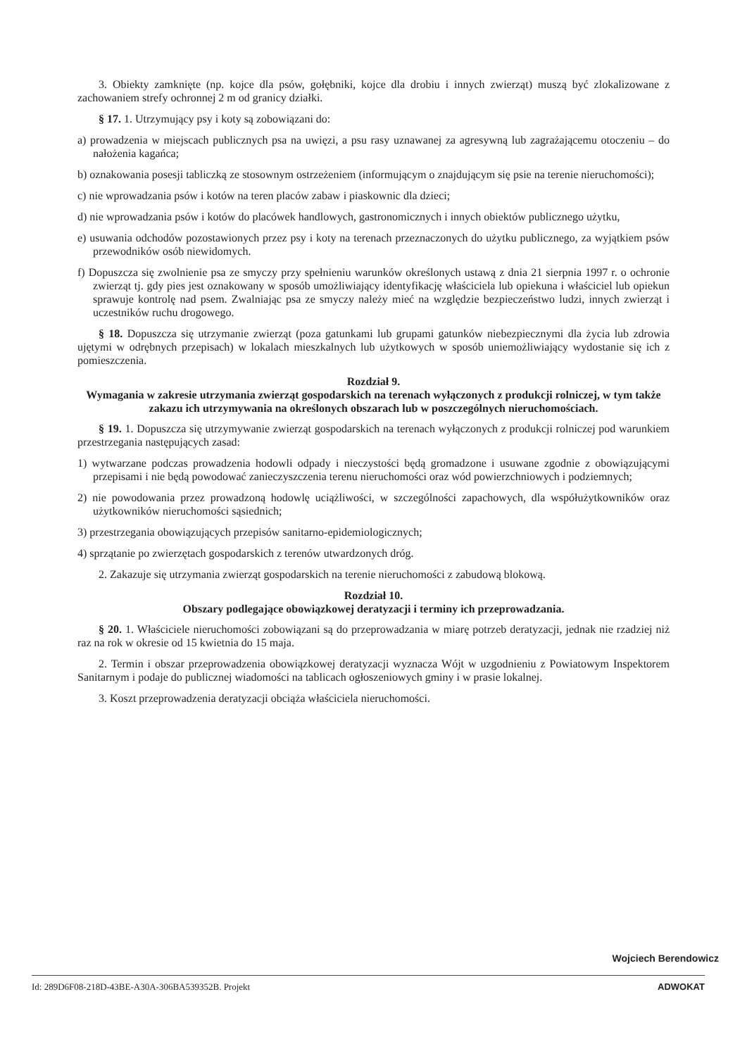3. Obiekty zamknięte (np. kojce dla psów, gołębniki, kojce dla drobiu i innych zwierząt) muszą być zlokalizowane z zachowaniem strefy ochronnej 2 m od granicy działki.
§ 17. 1. Utrzymujący psy i koty są zobowiązani do:
a) prowadzenia w miejscach publicznych psa na uwięzi, a psu rasy uznawanej za agresywną lub zagrażającemu otoczeniu – do nałożenia kagańca;
b) oznakowania posesji tabliczką ze stosownym ostrzeżeniem (informującym o znajdującym się psie na terenie nieruchomości);
c) nie wprowadzania psów i kotów na teren placów zabaw i piaskownic dla dzieci;
d) nie wprowadzania psów i kotów do placówek handlowych, gastronomicznych i innych obiektów publicznego użytku,
e) usuwania odchodów pozostawionych przez psy i koty na terenach przeznaczonych do użytku publicznego, za wyjątkiem psów przewodników osób niewidomych.
f) Dopuszcza się zwolnienie psa ze smyczy przy spełnieniu warunków określonych ustawą z dnia 21 sierpnia 1997 r. o ochronie zwierząt tj. gdy pies jest oznakowany w sposób umożliwiający identyfikację właściciela lub opiekuna i właściciel lub opiekun sprawuje kontrolę nad psem. Zwalniając psa ze smyczy należy mieć na względzie bezpieczeństwo ludzi, innych zwierząt i uczestników ruchu drogowego.
§ 18. Dopuszcza się utrzymanie zwierząt (poza gatunkami lub grupami gatunków niebezpiecznymi dla życia lub zdrowia ujętymi w odrębnych przepisach) w lokalach mieszkalnych lub użytkowych w sposób uniemożliwiający wydostanie się ich z pomieszczenia.
Rozdział 9.
Wymagania w zakresie utrzymania zwierząt gospodarskich na terenach wyłączonych z produkcji rolniczej, w tym także zakazu ich utrzymywania na określonych obszarach lub w poszczególnych nieruchomościach.
§ 19. 1. Dopuszcza się utrzymywanie zwierząt gospodarskich na terenach wyłączonych z produkcji rolniczej pod warunkiem przestrzegania następujących zasad:
1) wytwarzane podczas prowadzenia hodowli odpady i nieczystości będą gromadzone i usuwane zgodnie z obowiązującymi przepisami i nie będą powodować zanieczyszczenia terenu nieruchomości oraz wód powierzchniowych i podziemnych;
2) nie powodowania przez prowadzoną hodowlę uciążliwości, w szczególności zapachowych, dla współużytkowników oraz użytkowników nieruchomości sąsiednich;
3) przestrzegania obowiązujących przepisów sanitarno-epidemiologicznych;
4) sprzątanie po zwierzętach gospodarskich z terenów utwardzonych dróg.
2. Zakazuje się utrzymania zwierząt gospodarskich na terenie nieruchomości z zabudową blokową.
Rozdział 10.
Obszary podlegające obowiązkowej deratyzacji i terminy ich przeprowadzania.
§ 20. 1. Właściciele nieruchomości zobowiązani są do przeprowadzania w miarę potrzeb deratyzacji, jednak nie rzadziej niż raz na rok w okresie od 15 kwietnia do 15 maja.
2. Termin i obszar przeprowadzenia obowiązkowej deratyzacji wyznacza Wójt w uzgodnieniu z Powiatowym Inspektorem Sanitarnym i podaje do publicznej wiadomości na tablicach ogłoszeniowych gminy i w prasie lokalnej.
3. Koszt przeprowadzenia deratyzacji obciąża właściciela nieruchomości.
Wojciech Berendowicz
Id: 289D6F08-218D-43BE-A30A-306BA539352B. Projekt ADWOKAT